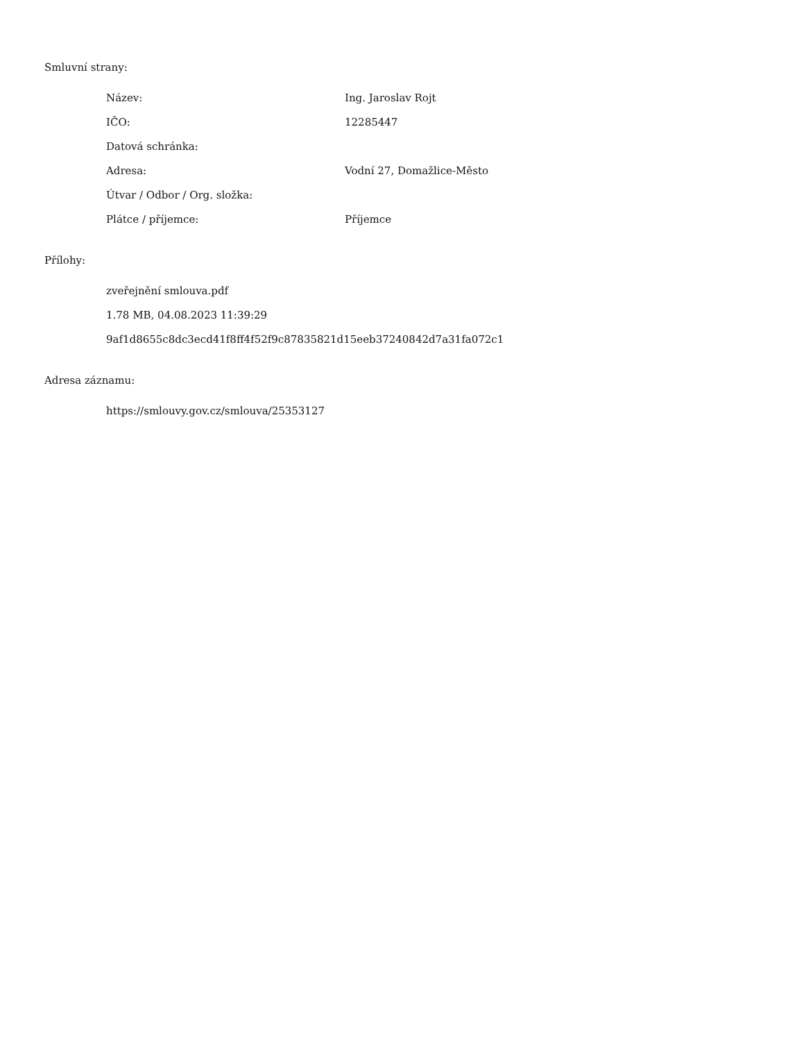Smluvní strany:
| Název: | Ing. Jaroslav Rojt |
| IČO: | 12285447 |
| Datová schránka: | |
| Adresa: | Vodní 27, Domažlice-Město |
| Útvar / Odbor / Org. složka: | |
| Plátce / příjemce: | Příjemce |
Přílohy:
zveřejnění smlouva.pdf
1.78 MB, 04.08.2023 11:39:29
9af1d8655c8dc3ecd41f8ff4f52f9c87835821d15eeb37240842d7a31fa072c1
Adresa záznamu:
https://smlouvy.gov.cz/smlouva/25353127